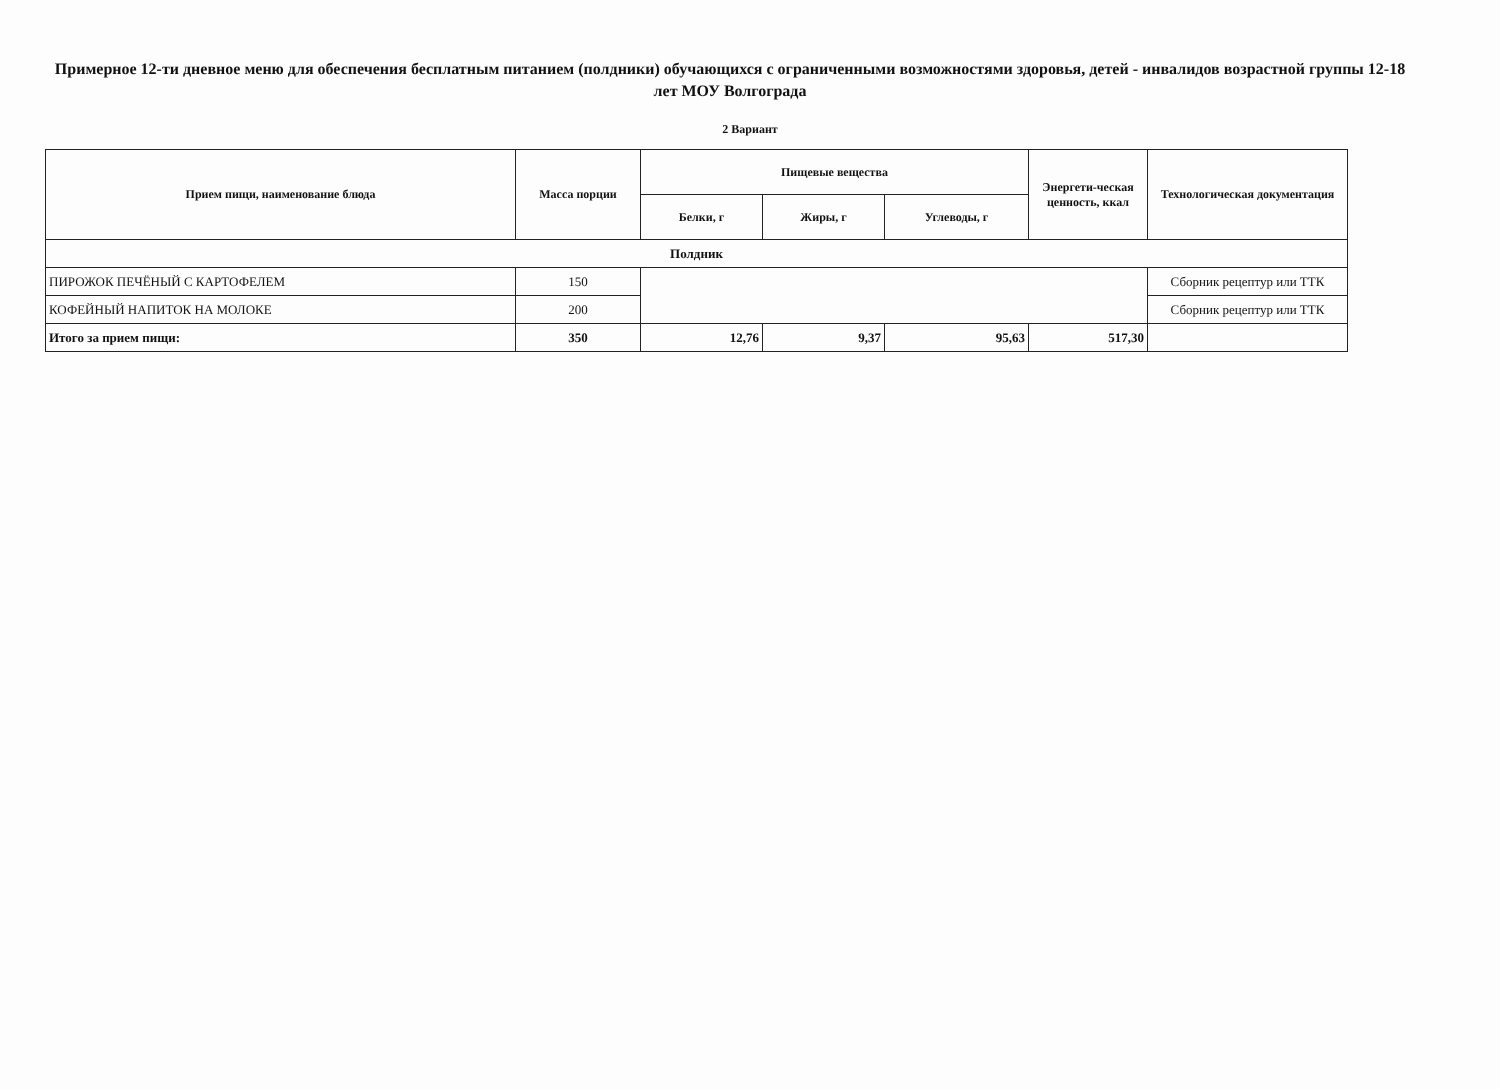Примерное 12-ти дневное меню для обеспечения бесплатным питанием (полдники) обучающихся с ограниченными возможностями здоровья, детей - инвалидов возрастной группы 12-18 лет МОУ Волгограда
2 Вариант
| Прием пищи, наименование блюда | Масса порции | Пищевые вещества | | | Энергети-ческая ценность, ккал | Технологическая документация |
| --- | --- | --- | --- | --- | --- | --- |
| | | Белки, г | Жиры, г | Углеводы, г | | |
| Полдник | | | | | | |
| ПИРОЖОК ПЕЧЁНЫЙ С КАРТОФЕЛЕМ | 150 | | | | | Сборник рецептур или ТТК |
| КОФЕЙНЫЙ НАПИТОК НА МОЛОКЕ | 200 | | | | | Сборник рецептур или ТТК |
| Итого за прием пищи: | 350 | 12,76 | 9,37 | 95,63 | 517,30 | |